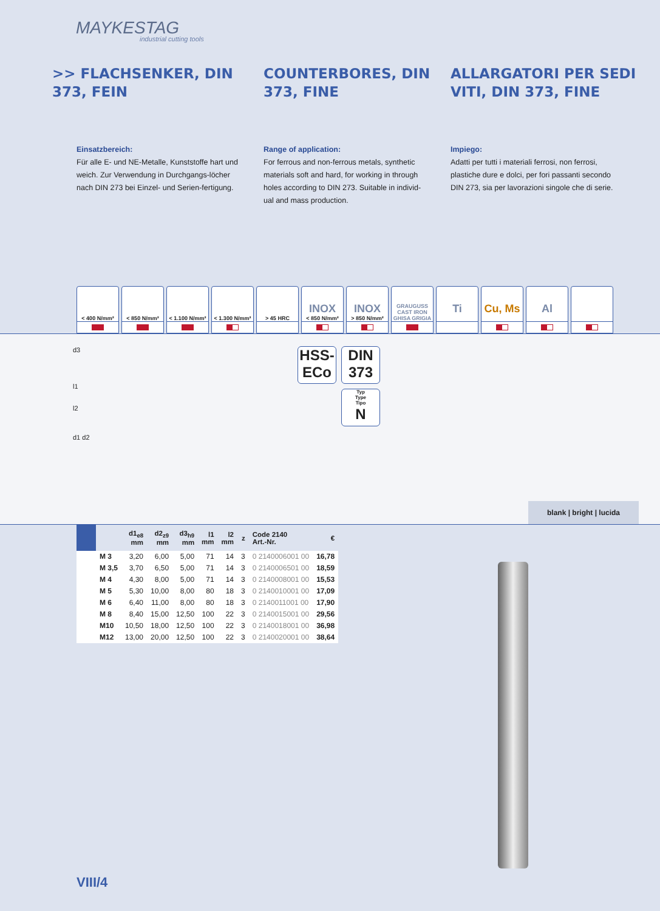MAYKESTAG
industrial cutting tools
>> FLACHSENKER, DIN 373, FEIN
COUNTERBORES, DIN 373, FINE
ALLARGATORI PER SEDI VITI, DIN 373, FINE
Einsatzbereich:
Für alle E- und NE-Metalle, Kunststoffe hart und weich. Zur Verwendung in Durchgangs-löcher nach DIN 273 bei Einzel- und Serien-fertigung.
Range of application:
For ferrous and non-ferrous metals, synthetic materials soft and hard, for working in through holes according to DIN 273. Suitable in individ-ual and mass production.
Impiego:
Adatti per tutti i materiali ferrosi, non ferrosi, plastiche dure e dolci, per fori passanti secondo DIN 273, sia per lavorazioni singole che di serie.
< 400 N/mm² < 850 N/mm² < 1.100 N/mm²
< 1.300 N/mm²
> 45 HRC
INOX
< 850 N/mm²
INOX
> 850 N/mm²
GRAUGUSS
CAST IRON
GHISA GRIGIA
Ti
Cu, Ms
Al
d3
l1
l2
d1 d2
HSS-
ECo
DIN
373
Typ
Type
Tipo
N
blank | bright | lucida
| | | d1<sub>e8</sub> mm | d2<sub>z9</sub> mm | d3<sub>h9</sub> mm | l1 mm | l2 mm | z | Code 2140 Art.-Nr. | € |
| --- | --- | --- | --- | --- | --- | --- | --- | --- | --- |
| | M 3 | 3,20 | 6,00 | 5,00 | 71 | 14 | 3 | 0 2140006001 00 | 16,78 |
| | M 3,5 | 3,70 | 6,50 | 5,00 | 71 | 14 | 3 | 0 2140006501 00 | 18,59 |
| | M 4 | 4,30 | 8,00 | 5,00 | 71 | 14 | 3 | 0 2140008001 00 | 15,53 |
| | M 5 | 5,30 | 10,00 | 8,00 | 80 | 18 | 3 | 0 2140010001 00 | 17,09 |
| | M 6 | 6,40 | 11,00 | 8,00 | 80 | 18 | 3 | 0 2140011001 00 | 17,90 |
| | M 8 | 8,40 | 15,00 | 12,50 | 100 | 22 | 3 | 0 2140015001 00 | 29,56 |
| | M10 | 10,50 | 18,00 | 12,50 | 100 | 22 | 3 | 0 2140018001 00 | 36,98 |
| | M12 | 13,00 | 20,00 | 12,50 | 100 | 22 | 3 | 0 2140020001 00 | 38,64 |
VIII/4